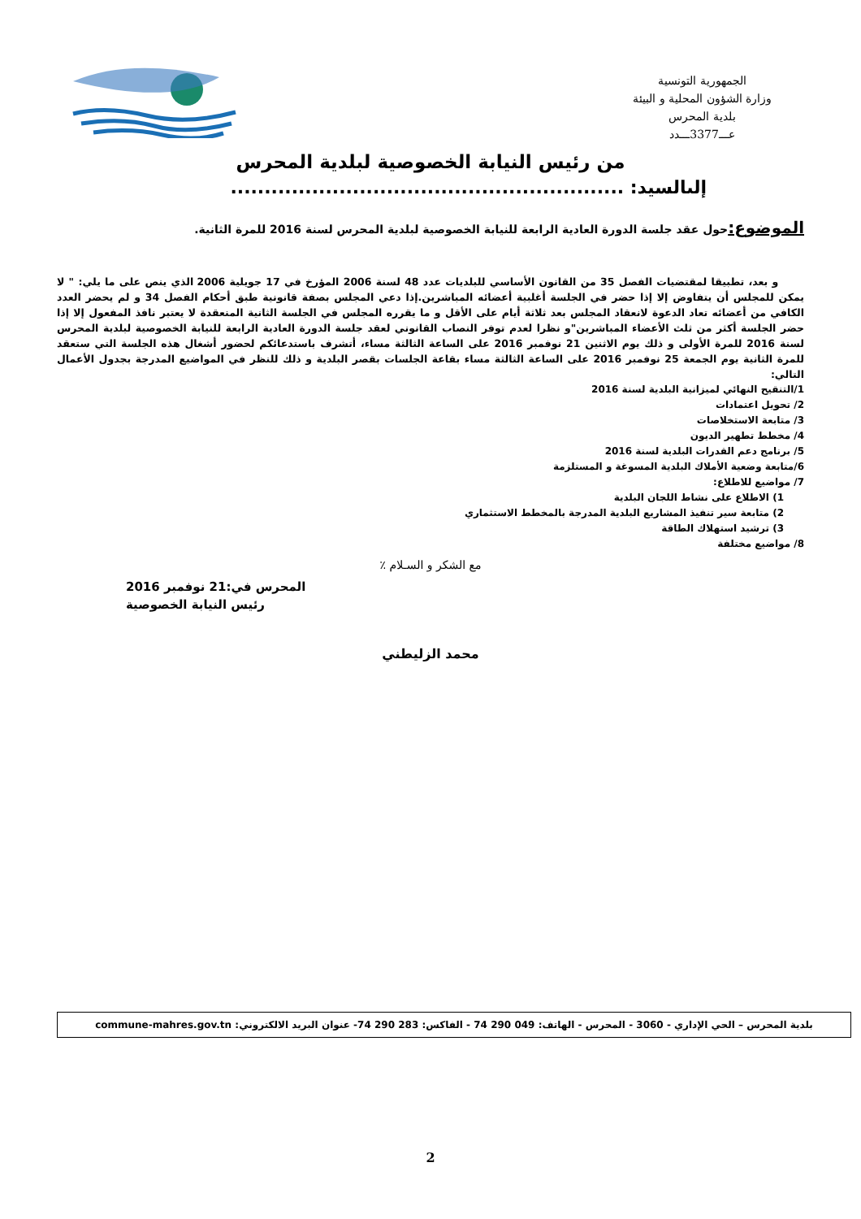الجمهورية التونسية
وزارة الشؤون المحلية و البيئة
بلدية المحرس
عـــ3377ـــدد
من رئيس النيابة الخصوصية لبلدية المحرس
إلىالسيد: ..........................................................
الموضوع: حول عقد جلسة الدورة العادية الرابعة للنيابة الخصوصية لبلدية المحرس لسنة 2016 للمرة الثانية.
و بعد، تطبيقا لمقتضيات الفصل 35 من القانون الأساسي للبلديات عدد 48 لسنة 2006 المؤرخ في 17 جويلية 2006 الذي ينص على ما يلي: " لا يمكن للمجلس أن يتفاوض إلا إذا حضر في الجلسة أغلبية أعضائه المباشرين.إذا دعي المجلس بصفة قانونية طبق أحكام الفصل 34 و لم يحضر العدد الكافي من أعضائه تعاد الدعوة لانعقاد المجلس بعد ثلاثة أيام على الأقل و ما يقرره المجلس في الجلسة الثانية المنعقدة لا يعتبر نافذ المفعول إلا إذا حضر الجلسة أكثر من ثلث الأعضاء المباشرين"و نظرا لعدم توفر النصاب القانوني لعقد جلسة الدورة العادية الرابعة للنيابة الخصوصية لبلدية المحرس لسنة 2016 للمرة الأولى و ذلك يوم الاثنين 21 نوفمبر 2016 على الساعة الثالثة مساء، أتشرف باستدعائكم لحضور أشغال هذه الجلسة التي ستعقد للمرة الثانية يوم الجمعة 25 نوفمبر 2016 على الساعة الثالثة مساء بقاعة الجلسات بقصر البلدية و ذلك للنظر في المواضيع المدرجة بجدول الأعمال التالي:
1/التنقيح النهائي لميزانية البلدية لسنة 2016
2/ تحويل اعتمادات
3/ متابعة الاستخلاصات
4/ مخطط تطهير الديون
5/ برنامج دعم القدرات البلدية لسنة 2016
6/متابعة وضعية الأملاك البلدية المسوغة و المستلزمة
7/ مواضيع للاطلاع:
1) الاطلاع على نشاط اللجان البلدية
2) متابعة سير تنفيذ المشاريع البلدية المدرجة بالمخطط الاستثماري
3) ترشيد استهلاك الطاقة
8/ مواضيع مختلفة
مع الشكر و السـلام ٪
المحرس في:21 نوفمبر 2016
رئيس النيابة الخصوصية
محمد الزليطني
بلدية المحرس – الحي الإداري - 3060 - المحرس - الهاتف: 049 290 74 - الفاكس: 283 290 74- عنوان البريد الالكتروني: commune-mahres.gov.tn
2